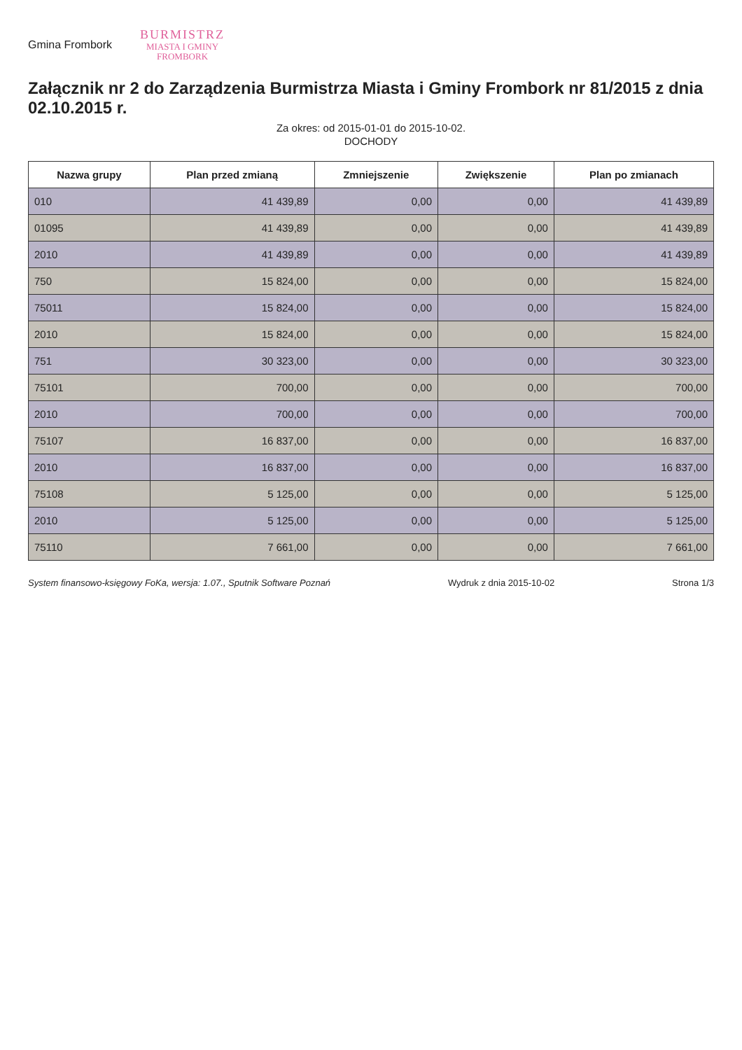Gmina Frombork
BURMISTRZ
MIASTA I GMINY
FROMBORK
Załącznik nr 2 do Zarządzenia Burmistrza Miasta i Gminy Frombork nr 81/2015 z dnia 02.10.2015 r.
Za okres: od 2015-01-01 do 2015-10-02.
DOCHODY
| Nazwa grupy | Plan przed zmianą | Zmniejszenie | Zwiększenie | Plan po zmianach |
| --- | --- | --- | --- | --- |
| 010 | 41 439,89 | 0,00 | 0,00 | 41 439,89 |
| 01095 | 41 439,89 | 0,00 | 0,00 | 41 439,89 |
| 2010 | 41 439,89 | 0,00 | 0,00 | 41 439,89 |
| 750 | 15 824,00 | 0,00 | 0,00 | 15 824,00 |
| 75011 | 15 824,00 | 0,00 | 0,00 | 15 824,00 |
| 2010 | 15 824,00 | 0,00 | 0,00 | 15 824,00 |
| 751 | 30 323,00 | 0,00 | 0,00 | 30 323,00 |
| 75101 | 700,00 | 0,00 | 0,00 | 700,00 |
| 2010 | 700,00 | 0,00 | 0,00 | 700,00 |
| 75107 | 16 837,00 | 0,00 | 0,00 | 16 837,00 |
| 2010 | 16 837,00 | 0,00 | 0,00 | 16 837,00 |
| 75108 | 5 125,00 | 0,00 | 0,00 | 5 125,00 |
| 2010 | 5 125,00 | 0,00 | 0,00 | 5 125,00 |
| 75110 | 7 661,00 | 0,00 | 0,00 | 7 661,00 |
System finansowo-księgowy FoKa, wersja: 1.07., Sputnik Software Poznań Wydruk z dnia 2015-10-02 Strona 1/3